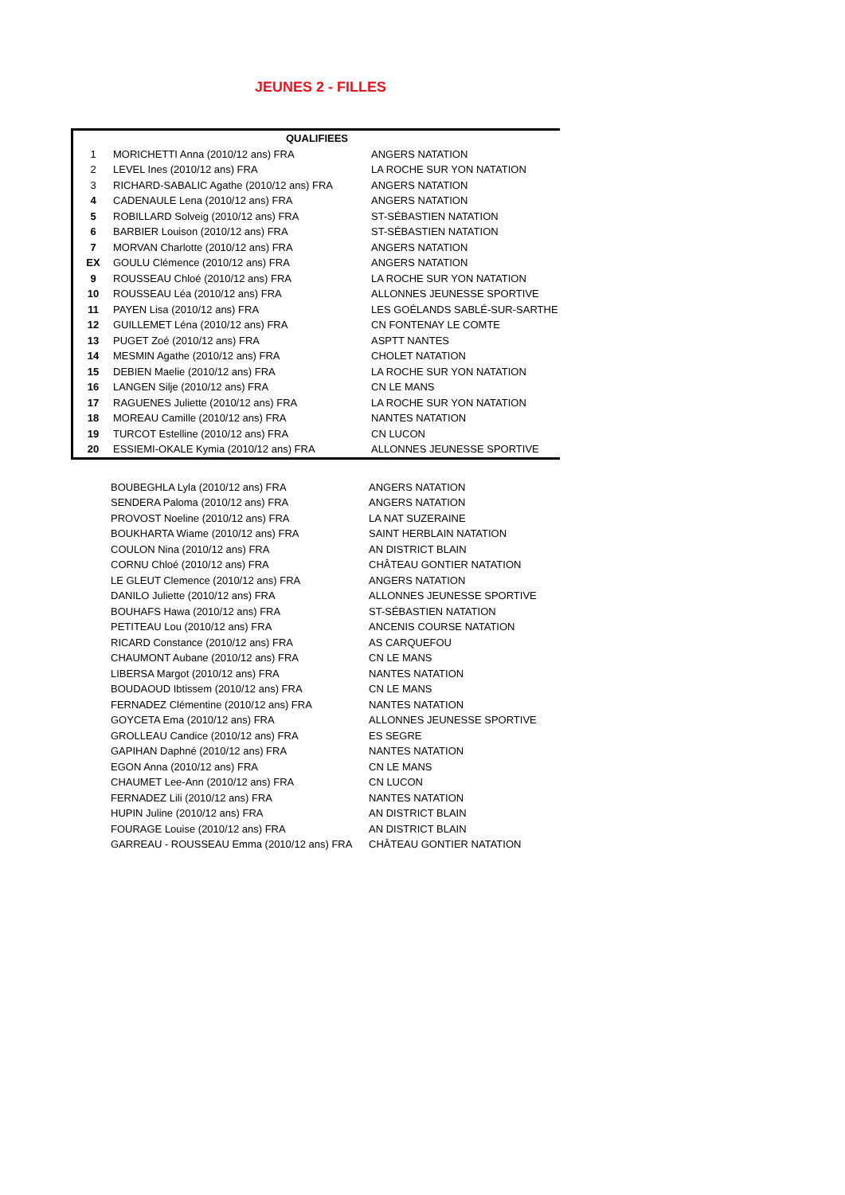JEUNES 2 - FILLES
| | QUALIFIEES | |
| --- | --- | --- |
| 1 | MORICHETTI Anna (2010/12 ans) FRA | ANGERS NATATION |
| 2 | LEVEL Ines (2010/12 ans) FRA | LA ROCHE SUR YON NATATION |
| 3 | RICHARD-SABALIC Agathe (2010/12 ans) FRA | ANGERS NATATION |
| 4 | CADENAULE Lena (2010/12 ans) FRA | ANGERS NATATION |
| 5 | ROBILLARD Solveig (2010/12 ans) FRA | ST-SÉBASTIEN NATATION |
| 6 | BARBIER Louison (2010/12 ans) FRA | ST-SÉBASTIEN NATATION |
| 7 | MORVAN Charlotte (2010/12 ans) FRA | ANGERS NATATION |
| EX | GOULU Clémence (2010/12 ans) FRA | ANGERS NATATION |
| 9 | ROUSSEAU Chloé (2010/12 ans) FRA | LA ROCHE SUR YON NATATION |
| 10 | ROUSSEAU Léa (2010/12 ans) FRA | ALLONNES JEUNESSE SPORTIVE |
| 11 | PAYEN Lisa (2010/12 ans) FRA | LES GOÉLANDS SABLÉ-SUR-SARTHE |
| 12 | GUILLEMET Léna (2010/12 ans) FRA | CN FONTENAY LE COMTE |
| 13 | PUGET Zoé (2010/12 ans) FRA | ASPTT NANTES |
| 14 | MESMIN Agathe (2010/12 ans) FRA | CHOLET NATATION |
| 15 | DEBIEN Maelie (2010/12 ans) FRA | LA ROCHE SUR YON NATATION |
| 16 | LANGEN Silje (2010/12 ans) FRA | CN LE MANS |
| 17 | RAGUENES Juliette (2010/12 ans) FRA | LA ROCHE SUR YON NATATION |
| 18 | MOREAU Camille (2010/12 ans) FRA | NANTES NATATION |
| 19 | TURCOT Estelline (2010/12 ans) FRA | CN LUCON |
| 20 | ESSIEMI-OKALE Kymia (2010/12 ans) FRA | ALLONNES JEUNESSE SPORTIVE |
| | BOUBEGHLA Lyla (2010/12 ans) FRA | ANGERS NATATION |
| | SENDERA Paloma (2010/12 ans) FRA | ANGERS NATATION |
| | PROVOST Noeline (2010/12 ans) FRA | LA NAT SUZERAINE |
| | BOUKHARTA Wiame (2010/12 ans) FRA | SAINT HERBLAIN NATATION |
| | COULON Nina (2010/12 ans) FRA | AN DISTRICT BLAIN |
| | CORNU Chloé (2010/12 ans) FRA | CHÂTEAU GONTIER NATATION |
| | LE GLEUT Clemence (2010/12 ans) FRA | ANGERS NATATION |
| | DANILO Juliette (2010/12 ans) FRA | ALLONNES JEUNESSE SPORTIVE |
| | BOUHAFS Hawa (2010/12 ans) FRA | ST-SÉBASTIEN NATATION |
| | PETITEAU Lou (2010/12 ans) FRA | ANCENIS COURSE NATATION |
| | RICARD Constance (2010/12 ans) FRA | AS CARQUEFOU |
| | CHAUMONT Aubane (2010/12 ans) FRA | CN LE MANS |
| | LIBERSA Margot (2010/12 ans) FRA | NANTES NATATION |
| | BOUDAOUD Ibtissem (2010/12 ans) FRA | CN LE MANS |
| | FERNADEZ Clémentine (2010/12 ans) FRA | NANTES NATATION |
| | GOYCETA Ema (2010/12 ans) FRA | ALLONNES JEUNESSE SPORTIVE |
| | GROLLEAU Candice (2010/12 ans) FRA | ES SEGRE |
| | GAPIHAN Daphné (2010/12 ans) FRA | NANTES NATATION |
| | EGON Anna (2010/12 ans) FRA | CN LE MANS |
| | CHAUMET Lee-Ann (2010/12 ans) FRA | CN LUCON |
| | FERNADEZ Lili (2010/12 ans) FRA | NANTES NATATION |
| | HUPIN Juline (2010/12 ans) FRA | AN DISTRICT BLAIN |
| | FOURAGE Louise (2010/12 ans) FRA | AN DISTRICT BLAIN |
| | GARREAU - ROUSSEAU Emma (2010/12 ans) FRA | CHÂTEAU GONTIER NATATION |